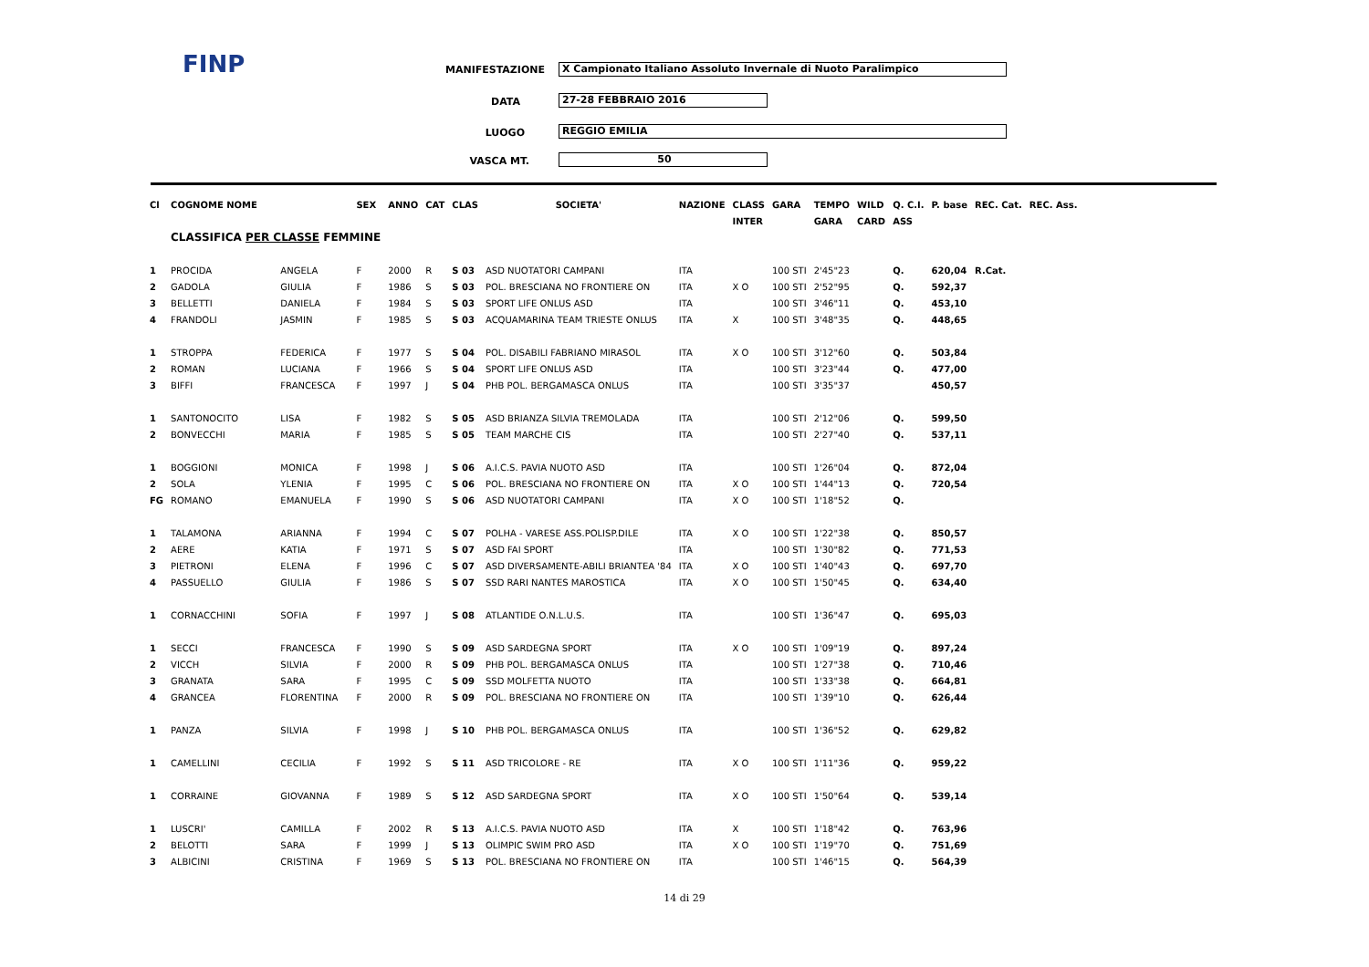FINP MANIFESTAZIONE X Campionato Italiano Assoluto Invernale di Nuoto Paralimpico
DATA 27-28 FEBBRAIO 2016
LUOGO REGGIO EMILIA
VASCA MT. 50
| Cl | COGNOME NOME | | SEX | ANNO | CAT | CLAS | SOCIETA' | NAZIONE | CLASS | GARA | TEMPO | WILD | Q. C.I. | P. base | REC. Cat. | REC. Ass. |
| --- | --- | --- | --- | --- | --- | --- | --- | --- | --- | --- | --- | --- | --- | --- | --- | --- |
| | | | | | | | | | INTER | | GARA | CARD | ASS | | | |
| | CLASSIFICA PER CLASSE FEMMINE | | | | | | | | | | | | | | | |
| 1 | PROCIDA | ANGELA | F | 2000 | R | S 03 | ASD NUOTATORI CAMPANI | ITA | | 100 STI | 2'45"23 | | Q. | 620,04 | R.Cat. | |
| 2 | GADOLA | GIULIA | F | 1986 | S | S 03 | POL. BRESCIANA NO FRONTIERE ON | ITA | X O | 100 STI | 2'52"95 | | Q. | 592,37 | | |
| 3 | BELLETTI | DANIELA | F | 1984 | S | S 03 | SPORT LIFE ONLUS ASD | ITA | | 100 STI | 3'46"11 | | Q. | 453,10 | | |
| 4 | FRANDOLI | JASMIN | F | 1985 | S | S 03 | ACQUAMARINA TEAM TRIESTE ONLUS | ITA | X | 100 STI | 3'48"35 | | Q. | 448,65 | | |
| 1 | STROPPA | FEDERICA | F | 1977 | S | S 04 | POL. DISABILI FABRIANO MIRASOL | ITA | X O | 100 STI | 3'12"60 | | Q. | 503,84 | | |
| 2 | ROMAN | LUCIANA | F | 1966 | S | S 04 | SPORT LIFE ONLUS ASD | ITA | | 100 STI | 3'23"44 | | Q. | 477,00 | | |
| 3 | BIFFI | FRANCESCA | F | 1997 | J | S 04 | PHB POL. BERGAMASCA ONLUS | ITA | | 100 STI | 3'35"37 | | | 450,57 | | |
| 1 | SANTONOCITO | LISA | F | 1982 | S | S 05 | ASD BRIANZA SILVIA TREMOLADA | ITA | | 100 STI | 2'12"06 | | Q. | 599,50 | | |
| 2 | BONVECCHI | MARIA | F | 1985 | S | S 05 | TEAM MARCHE CIS | ITA | | 100 STI | 2'27"40 | | Q. | 537,11 | | |
| 1 | BOGGIONI | MONICA | F | 1998 | J | S 06 | A.I.C.S. PAVIA NUOTO ASD | ITA | | 100 STI | 1'26"04 | | Q. | 872,04 | | |
| 2 | SOLA | YLENIA | F | 1995 | C | S 06 | POL. BRESCIANA NO FRONTIERE ON | ITA | X O | 100 STI | 1'44"13 | | Q. | 720,54 | | |
| FG | ROMANO | EMANUELA | F | 1990 | S | S 06 | ASD NUOTATORI CAMPANI | ITA | X O | 100 STI | 1'18"52 | | Q. | | | |
| 1 | TALAMONA | ARIANNA | F | 1994 | C | S 07 | POLHA - VARESE ASS.POLISP.DILE | ITA | X O | 100 STI | 1'22"38 | | Q. | 850,57 | | |
| 2 | AERE | KATIA | F | 1971 | S | S 07 | ASD FAI SPORT | ITA | | 100 STI | 1'30"82 | | Q. | 771,53 | | |
| 3 | PIETRONI | ELENA | F | 1996 | C | S 07 | ASD DIVERSAMENTE-ABILI BRIANTEA '84 | ITA | X O | 100 STI | 1'40"43 | | Q. | 697,70 | | |
| 4 | PASSUELLO | GIULIA | F | 1986 | S | S 07 | SSD RARI NANTES MAROSTICA | ITA | X O | 100 STI | 1'50"45 | | Q. | 634,40 | | |
| 1 | CORNACCHINI | SOFIA | F | 1997 | J | S 08 | ATLANTIDE O.N.L.U.S. | ITA | | 100 STI | 1'36"47 | | Q. | 695,03 | | |
| 1 | SECCI | FRANCESCA | F | 1990 | S | S 09 | ASD SARDEGNA SPORT | ITA | X O | 100 STI | 1'09"19 | | Q. | 897,24 | | |
| 2 | VICCH | SILVIA | F | 2000 | R | S 09 | PHB POL. BERGAMASCA ONLUS | ITA | | 100 STI | 1'27"38 | | Q. | 710,46 | | |
| 3 | GRANATA | SARA | F | 1995 | C | S 09 | SSD MOLFETTA NUOTO | ITA | | 100 STI | 1'33"38 | | Q. | 664,81 | | |
| 4 | GRANCEA | FLORENTINA | F | 2000 | R | S 09 | POL. BRESCIANA NO FRONTIERE ON | ITA | | 100 STI | 1'39"10 | | Q. | 626,44 | | |
| 1 | PANZA | SILVIA | F | 1998 | J | S 10 | PHB POL. BERGAMASCA ONLUS | ITA | | 100 STI | 1'36"52 | | Q. | 629,82 | | |
| 1 | CAMELLINI | CECILIA | F | 1992 | S | S 11 | ASD TRICOLORE - RE | ITA | X O | 100 STI | 1'11"36 | | Q. | 959,22 | | |
| 1 | CORRAINE | GIOVANNA | F | 1989 | S | S 12 | ASD SARDEGNA SPORT | ITA | X O | 100 STI | 1'50"64 | | Q. | 539,14 | | |
| 1 | LUSCRI' | CAMILLA | F | 2002 | R | S 13 | A.I.C.S. PAVIA NUOTO ASD | ITA | X | 100 STI | 1'18"42 | | Q. | 763,96 | | |
| 2 | BELOTTI | SARA | F | 1999 | J | S 13 | OLIMPIC SWIM PRO ASD | ITA | X O | 100 STI | 1'19"70 | | Q. | 751,69 | | |
| 3 | ALBICINI | CRISTINA | F | 1969 | S | S 13 | POL. BRESCIANA NO FRONTIERE ON | ITA | | 100 STI | 1'46"15 | | Q. | 564,39 | | |
14 di 29